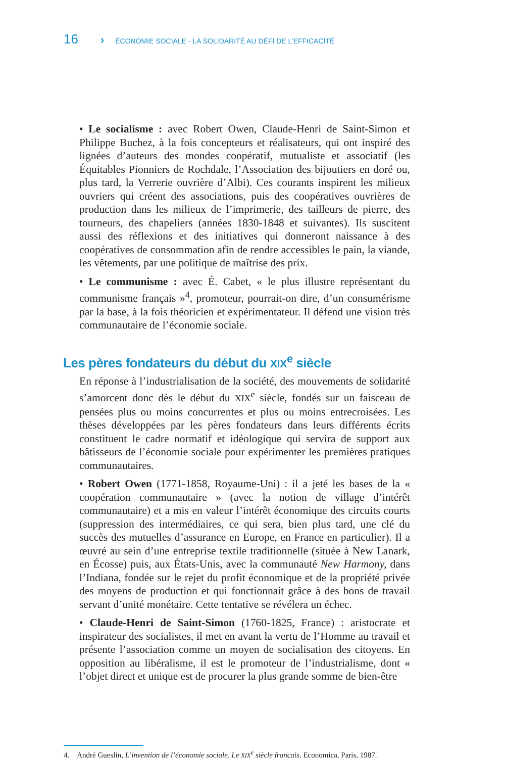16 › ÉCONOMIE SOCIALE - LA SOLIDARITÉ AU DÉFI DE L’EFFICACITÉ
• Le socialisme : avec Robert Owen, Claude-Henri de Saint-Simon et Philippe Buchez, à la fois concepteurs et réalisateurs, qui ont inspiré des lignées d’auteurs des mondes coopératif, mutualiste et associatif (les Équitables Pionniers de Rochdale, l’Association des bijoutiers en doré ou, plus tard, la Verrerie ouvrière d’Albi). Ces courants inspirent les milieux ouvriers qui créent des associations, puis des coopératives ouvrières de production dans les milieux de l’imprimerie, des tailleurs de pierre, des tourneurs, des chapeliers (années 1830-1848 et suivantes). Ils suscitent aussi des réflexions et des initiatives qui donneront naissance à des coopératives de consommation afin de rendre accessibles le pain, la viande, les vêtements, par une politique de maîtrise des prix.
• Le communisme : avec É. Cabet, « le plus illustre représentant du communisme français »<sup>4</sup>, promoteur, pourrait-on dire, d’un consumérisme par la base, à la fois théoricien et expérimentateur. Il défend une vision très communautaire de l’économie sociale.
Les pères fondateurs du début du XIX<sup>e</sup> siècle
En réponse à l’industrialisation de la société, des mouvements de solidarité s’amorcent donc dès le début du XIX<sup>e</sup> siècle, fondés sur un faisceau de pensées plus ou moins concurrentes et plus ou moins entrecroisées. Les thèses développées par les pères fondateurs dans leurs différents écrits constituent le cadre normatif et idéologique qui servira de support aux bâtisseurs de l’économie sociale pour expérimenter les premières pratiques communautaires.
• Robert Owen (1771-1858, Royaume-Uni) : il a jeté les bases de la « coopération communautaire » (avec la notion de village d’intérêt communautaire) et a mis en valeur l’intérêt économique des circuits courts (suppression des intermédiaires, ce qui sera, bien plus tard, une clé du succès des mutuelles d’assurance en Europe, en France en particulier). Il a œuvré au sein d’une entreprise textile traditionnelle (située à New Lanark, en Écosse) puis, aux États-Unis, avec la communauté New Harmony, dans l’Indiana, fondée sur le rejet du profit économique et de la propriété privée des moyens de production et qui fonctionnait grâce à des bons de travail servant d’unité monétaire. Cette tentative se révélera un échec.
• Claude-Henri de Saint-Simon (1760-1825, France) : aristocrate et inspirateur des socialistes, il met en avant la vertu de l’Homme au travail et présente l’association comme un moyen de socialisation des citoyens. En opposition au libéralisme, il est le promoteur de l’industrialisme, dont « l’objet direct et unique est de procurer la plus grande somme de bien-être
4. André Gueslin, L’invention de l’économie sociale. Le XIX<sup>e</sup> siècle français, Economica, Paris, 1987.